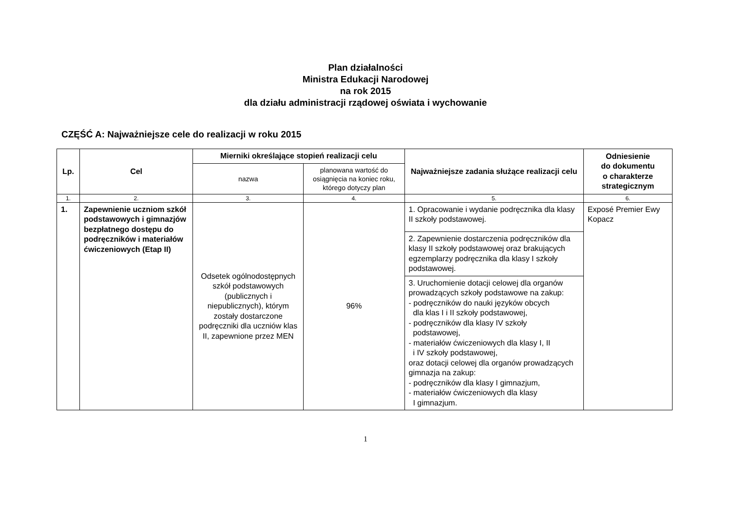Plan działalności
Ministra Edukacji Narodowej
na rok 2015
dla działu administracji rządowej oświata i wychowanie
CZĘŚĆ A: Najważniejsze cele do realizacji w roku 2015
| Lp. | Cel | Mierniki określające stopień realizacji celu | | Najważniejsze zadania służące realizacji celu | Odniesienie do dokumentu o charakterze strategicznym |
| --- | --- | --- | --- | --- | --- |
| | | nazwa | planowana wartość do osiągnięcia na koniec roku, którego dotyczy plan | | |
| 1. | 2. | 3. | 4. | 5. | 6. |
| 1. | Zapewnienie uczniom szkół podstawowych i gimnazjów bezpłatnego dostępu do podręczników i materiałów ćwiczeniowych (Etap II) | Odsetek ogólnodostępnych szkół podstawowych (publicznych i niepublicznych), którym zostały dostarczone podręczniki dla uczniów klas II, zapewnione przez MEN | 96% | 1. Opracowanie i wydanie podręcznika dla klasy II szkoły podstawowej. | Exposé Premier Ewy Kopacz |
| | | | | 2. Zapewnienie dostarczenia podręczników dla klasy II szkoły podstawowej oraz brakujących egzemplarzy podręcznika dla klasy I szkoły podstawowej. | |
| | | | | 3. Uruchomienie dotacji celowej dla organów prowadzących szkoły podstawowe na zakup: - podręczników do nauki języków obcych dla klas I i II szkoły podstawowej, - podręczników dla klasy IV szkoły podstawowej, - materiałów ćwiczeniowych dla klasy I, II i IV szkoły podstawowej, oraz dotacji celowej dla organów prowadzących gimnazja na zakup: - podręczników dla klasy I gimnazjum, - materiałów ćwiczeniowych dla klasy I gimnazjum. | |
1